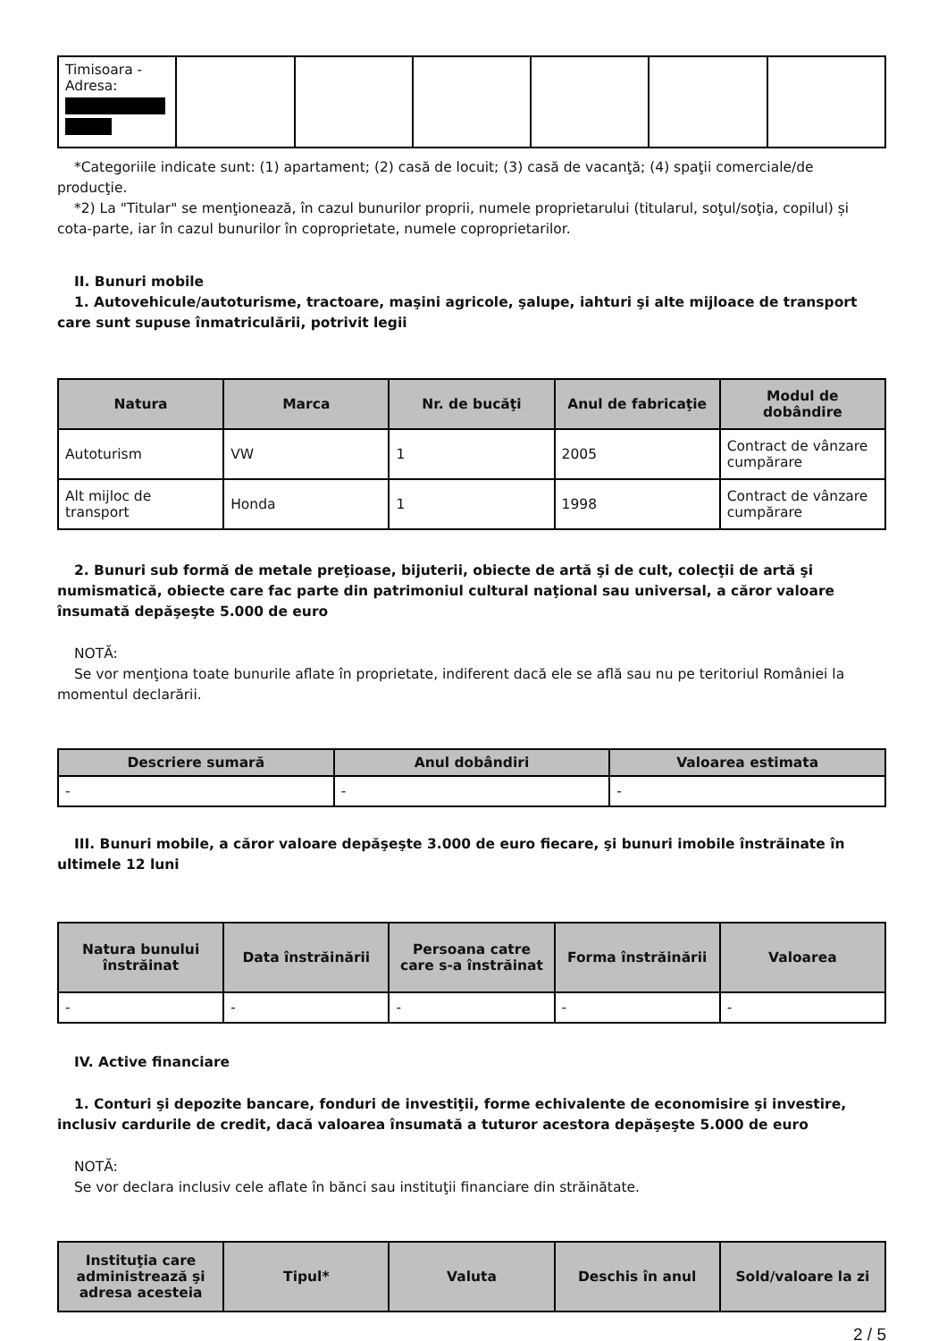| Timisoara - Adresa: | | | | | | |
*Categoriile indicate sunt: (1) apartament; (2) casă de locuit; (3) casă de vacanţă; (4) spaţii comerciale/de producţie.
*2) La "Titular" se menţionează, în cazul bunurilor proprii, numele proprietarului (titularul, soţul/soţia, copilul) și cota-parte, iar în cazul bunurilor în coproprietate, numele coproprietarilor.
II. Bunuri mobile
1. Autovehicule/autoturisme, tractoare, maşini agricole, şalupe, iahturi şi alte mijloace de transport care sunt supuse înmatriculării, potrivit legii
| Natura | Marca | Nr. de bucăţi | Anul de fabricaţie | Modul de dobândire |
| --- | --- | --- | --- | --- |
| Autoturism | VW | 1 | 2005 | Contract de vânzare cumpărare |
| Alt mijloc de transport | Honda | 1 | 1998 | Contract de vânzare cumpărare |
2. Bunuri sub formă de metale preţioase, bijuterii, obiecte de artă şi de cult, colecţii de artă şi numismatică, obiecte care fac parte din patrimoniul cultural naţional sau universal, a căror valoare însumată depăşeşte 5.000 de euro
NOTĂ:
Se vor menţiona toate bunurile aflate în proprietate, indiferent dacă ele se află sau nu pe teritoriul României la momentul declarării.
| Descriere sumară | Anul dobândiri | Valoarea estimata |
| --- | --- | --- |
| - | - | - |
III. Bunuri mobile, a căror valoare depăşeşte 3.000 de euro fiecare, şi bunuri imobile înstrăinate în ultimele 12 luni
| Natura bunului înstrăinat | Data înstrăinării | Persoana catre care s-a înstrăinat | Forma înstrăinării | Valoarea |
| --- | --- | --- | --- | --- |
| - | - | - | - | - |
IV. Active financiare
1. Conturi şi depozite bancare, fonduri de investiţii, forme echivalente de economisire şi investire, inclusiv cardurile de credit, dacă valoarea însumată a tuturor acestora depăşeşte 5.000 de euro
NOTĂ:
Se vor declara inclusiv cele aflate în bănci sau instituţii financiare din străinătate.
| Instituţia care administrează şi adresa acesteia | Tipul* | Valuta | Deschis în anul | Sold/valoare la zi |
| --- | --- | --- | --- | --- |
2 / 5